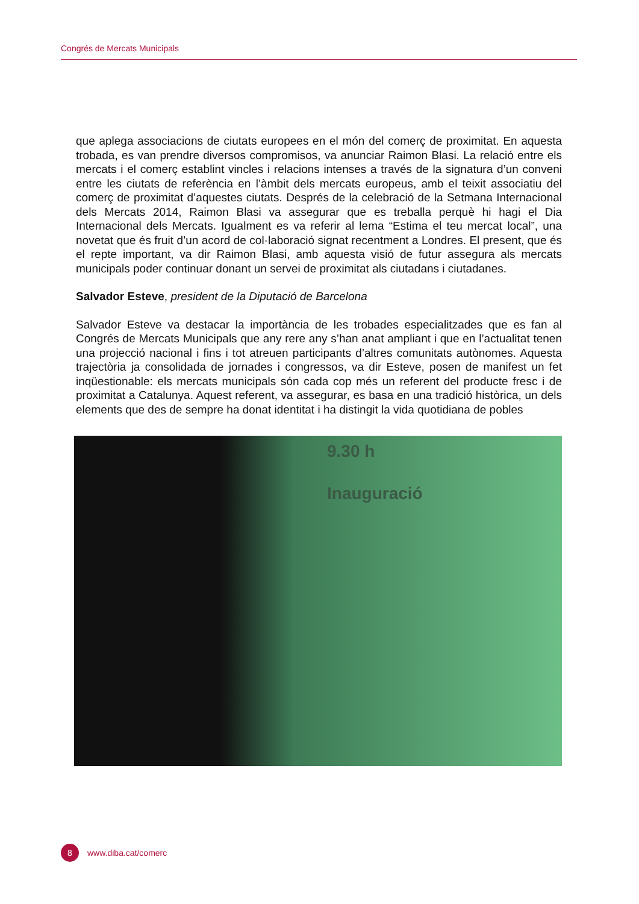Congrés de Mercats Municipals
que aplega associacions de ciutats europees en el món del comerç de proximitat. En aquesta trobada, es van prendre diversos compromisos, va anunciar Raimon Blasi. La relació entre els mercats i el comerç establint vincles i relacions intenses a través de la signatura d’un conveni entre les ciutats de referència en l’àmbit dels mercats europeus, amb el teixit associatiu del comerç de proximitat d’aquestes ciutats. Després de la celebració de la Setmana Internacional dels Mercats 2014, Raimon Blasi va assegurar que es treballa perquè hi hagi el Dia Internacional dels Mercats. Igualment es va referir al lema “Estima el teu mercat local”, una novetat que és fruit d’un acord de col·laboració signat recentment a Londres. El present, que és el repte important, va dir Raimon Blasi, amb aquesta visió de futur assegura als mercats municipals poder continuar donant un servei de proximitat als ciutadans i ciutadanes.
Salvador Esteve, president de la Diputació de Barcelona
Salvador Esteve va destacar la importància de les trobades especialitzades que es fan al Congrés de Mercats Municipals que any rere any s’han anat ampliant i que en l’actualitat tenen una projecció nacional i fins i tot atreuen participants d’altres comunitats autònomes. Aquesta trajectòria ja consolidada de jornades i congressos, va dir Esteve, posen de manifest un fet inqüestionable: els mercats municipals són cada cop més un referent del producte fresc i de proximitat a Catalunya. Aquest referent, va assegurar, es basa en una tradició històrica, un dels elements que des de sempre ha donat identitat i ha distingit la vida quotidiana de pobles
9.30 h
Inauguració
8
www.diba.cat/comerc